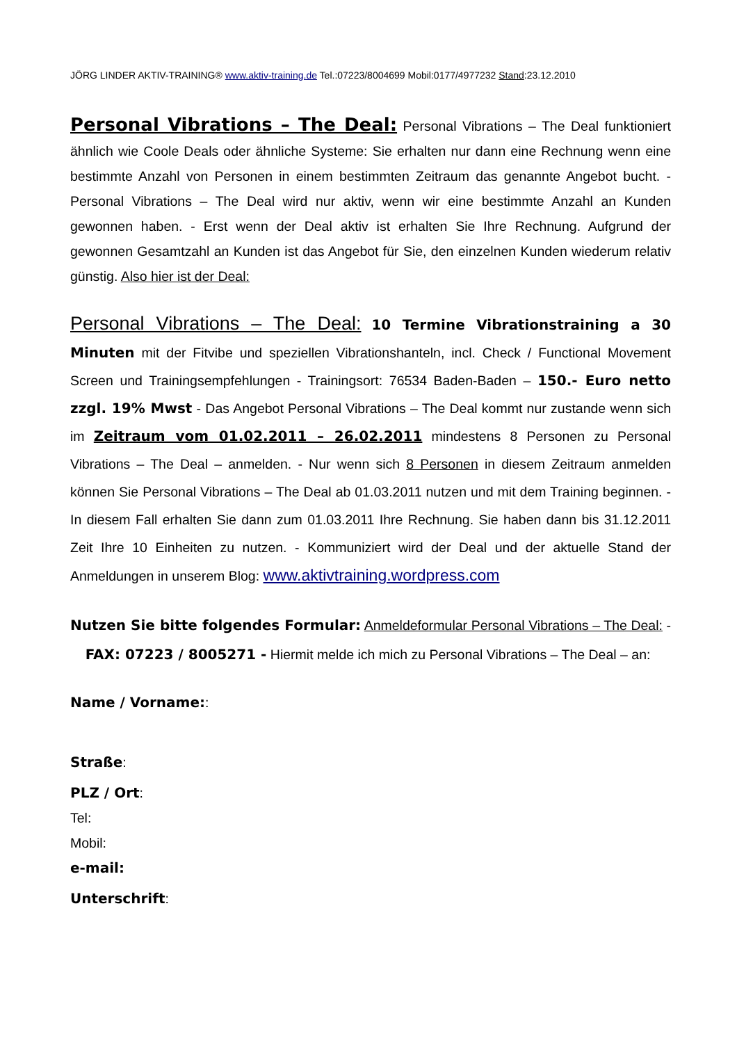JÖRG LINDER AKTIV-TRAINING® www.aktiv-training.de Tel.:07223/8004699 Mobil:0177/4977232 Stand:23.12.2010
Personal Vibrations – The Deal: Personal Vibrations – The Deal funktioniert ähnlich wie Coole Deals oder ähnliche Systeme: Sie erhalten nur dann eine Rechnung wenn eine bestimmte Anzahl von Personen in einem bestimmten Zeitraum das genannte Angebot bucht. - Personal Vibrations – The Deal wird nur aktiv, wenn wir eine bestimmte Anzahl an Kunden gewonnen haben. - Erst wenn der Deal aktiv ist erhalten Sie Ihre Rechnung. Aufgrund der gewonnen Gesamtzahl an Kunden ist das Angebot für Sie, den einzelnen Kunden wiederum relativ günstig. Also hier ist der Deal:
Personal Vibrations – The Deal: 10 Termine Vibrationstraining a 30 Minuten mit der Fitvibe und speziellen Vibrationshanteln, incl. Check / Functional Movement Screen und Trainingsempfehlungen - Trainingsort: 76534 Baden-Baden – 150.- Euro netto zzgl. 19% Mwst - Das Angebot Personal Vibrations – The Deal kommt nur zustande wenn sich im Zeitraum vom 01.02.2011 – 26.02.2011 mindestens 8 Personen zu Personal Vibrations – The Deal – anmelden. - Nur wenn sich 8 Personen in diesem Zeitraum anmelden können Sie Personal Vibrations – The Deal ab 01.03.2011 nutzen und mit dem Training beginnen. - In diesem Fall erhalten Sie dann zum 01.03.2011 Ihre Rechnung. Sie haben dann bis 31.12.2011 Zeit Ihre 10 Einheiten zu nutzen. - Kommuniziert wird der Deal und der aktuelle Stand der Anmeldungen in unserem Blog: www.aktivtraining.wordpress.com
Nutzen Sie bitte folgendes Formular: Anmeldeformular Personal Vibrations – The Deal: - FAX: 07223 / 8005271 - Hiermit melde ich mich zu Personal Vibrations – The Deal – an:
Name / Vorname::
Straße:
PLZ / Ort:
Tel:
Mobil:
e-mail:
Unterschrift: